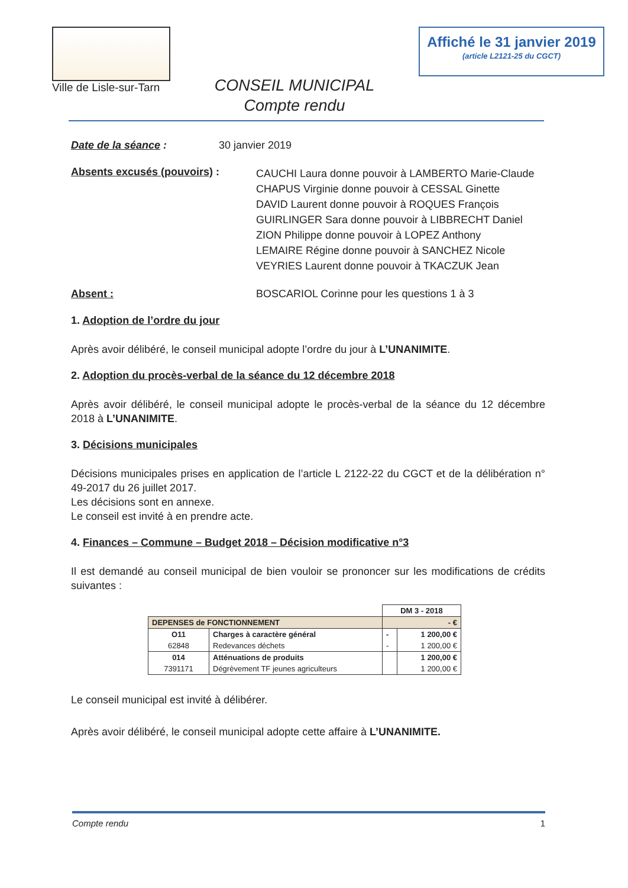Ville de Lisle-sur-Tarn
CONSEIL MUNICIPAL
Compte rendu
Affiché le 31 janvier 2019
(article L2121-25 du CGCT)
Date de la séance : 30 janvier 2019
Absents excusés (pouvoirs) :
CAUCHI Laura donne pouvoir à LAMBERTO Marie-Claude
CHAPUS Virginie donne pouvoir à CESSAL Ginette
DAVID Laurent donne pouvoir à ROQUES François
GUIRLINGER Sara donne pouvoir à LIBBRECHT Daniel
ZION Philippe donne pouvoir à LOPEZ Anthony
LEMAIRE Régine donne pouvoir à SANCHEZ Nicole
VEYRIES Laurent donne pouvoir à TKACZUK Jean
Absent : BOSCARIOL Corinne pour les questions 1 à 3
1. Adoption de l’ordre du jour
Après avoir délibéré, le conseil municipal adopte l’ordre du jour à L’UNANIMITE.
2. Adoption du procès-verbal de la séance du 12 décembre 2018
Après avoir délibéré, le conseil municipal adopte le procès-verbal de la séance du 12 décembre 2018 à L’UNANIMITE.
3. Décisions municipales
Décisions municipales prises en application de l’article L 2122-22 du CGCT et de la délibération n° 49-2017 du 26 juillet 2017.
Les décisions sont en annexe.
Le conseil est invité à en prendre acte.
4. Finances – Commune – Budget 2018 – Décision modificative n°3
Il est demandé au conseil municipal de bien vouloir se prononcer sur les modifications de crédits suivantes :
| | | DM 3 - 2018 | |
| DEPENSES de FONCTIONNEMENT | | - € | |
| O11 | Charges à caractère général | - | 1 200,00 € |
| 62848 | Redevances déchets | - | 1 200,00 € |
| 014 | Atténuations de produits | | 1 200,00 € |
| 7391171 | Dégrèvement TF jeunes agriculteurs | | 1 200,00 € |
Le conseil municipal est invité à délibérer.
Après avoir délibéré, le conseil municipal adopte cette affaire à L’UNANIMITE.
Compte rendu 1